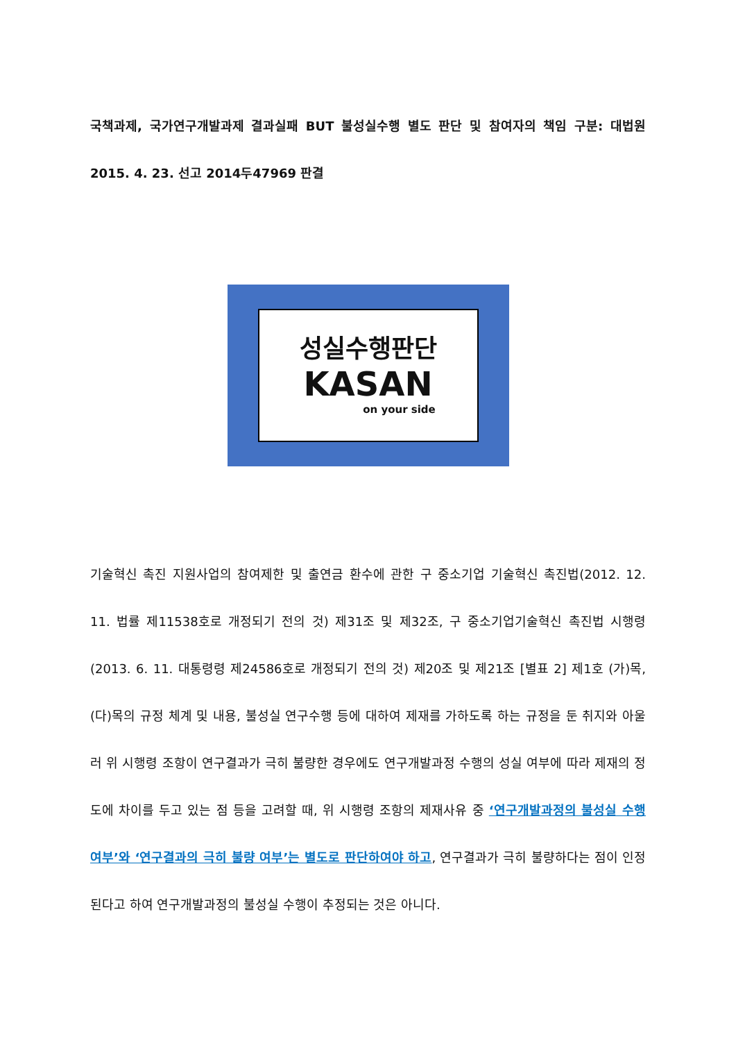국책과제, 국가연구개발과제 결과실패 BUT 불성실수행 별도 판단 및 참여자의 책임 구분: 대법원 2015. 4. 23. 선고 2014두47969 판결
성실수행판단
KASAN
on your side
기술혁신 촉진 지원사업의 참여제한 및 출연금 환수에 관한 구 중소기업 기술혁신 촉진법(2012. 12. 11. 법률 제11538호로 개정되기 전의 것) 제31조 및 제32조, 구 중소기업기술혁신 촉진법 시행령(2013. 6. 11. 대통령령 제24586호로 개정되기 전의 것) 제20조 및 제21조 [별표 2] 제1호 (가)목, (다)목의 규정 체계 및 내용, 불성실 연구수행 등에 대하여 제재를 가하도록 하는 규정을 둔 취지와 아울러 위 시행령 조항이 연구결과가 극히 불량한 경우에도 연구개발과정 수행의 성실 여부에 따라 제재의 정도에 차이를 두고 있는 점 등을 고려할 때, 위 시행령 조항의 제재사유 중 ‘연구개발과정의 불성실 수행 여부’와 ‘연구결과의 극히 불량 여부’는 별도로 판단하여야 하고, 연구결과가 극히 불량하다는 점이 인정된다고 하여 연구개발과정의 불성실 수행이 추정되는 것은 아니다.